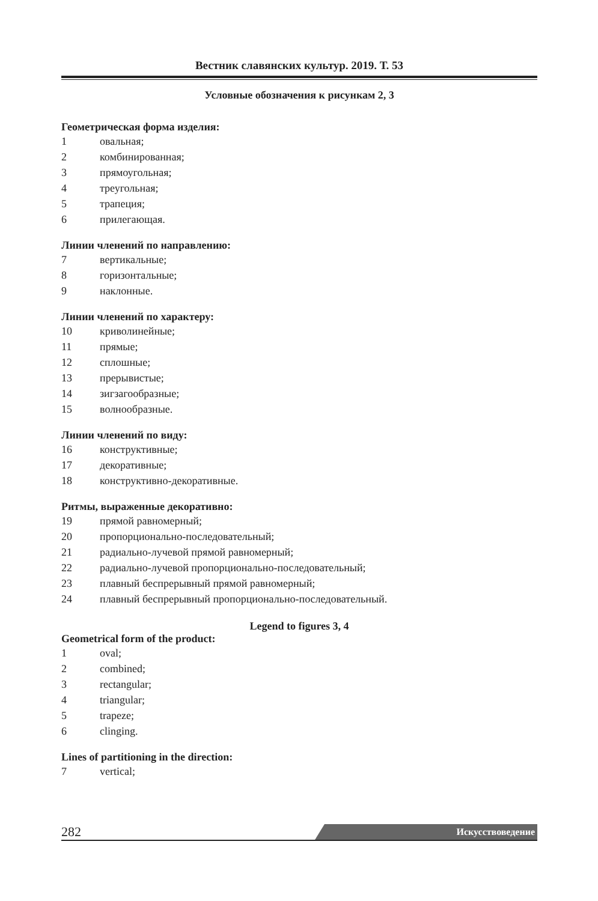Вестник славянских культур. 2019. Т. 53
Условные обозначения к рисункам 2, 3
Геометрическая форма изделия:
1 овальная;
2 комбинированная;
3 прямоугольная;
4 треугольная;
5 трапеция;
6 прилегающая.
Линии членений по направлению:
7 вертикальные;
8 горизонтальные;
9 наклонные.
Линии членений по характеру:
10 криволинейные;
11 прямые;
12 сплошные;
13 прерывистые;
14 зигзагообразные;
15 волнообразные.
Линии членений по виду:
16 конструктивные;
17 декоративные;
18 конструктивно-декоративные.
Ритмы, выраженные декоративно:
19 прямой равномерный;
20 пропорционально-последовательный;
21 радиально-лучевой прямой равномерный;
22 радиально-лучевой пропорционально-последовательный;
23 плавный беспрерывный прямой равномерный;
24 плавный беспрерывный пропорционально-последовательный.
Legend to figures 3, 4
Geometrical form of the product:
1 oval;
2 combined;
3 rectangular;
4 triangular;
5 trapeze;
6 clinging.
Lines of partitioning in the direction:
7 vertical;
282
Искусствоведение